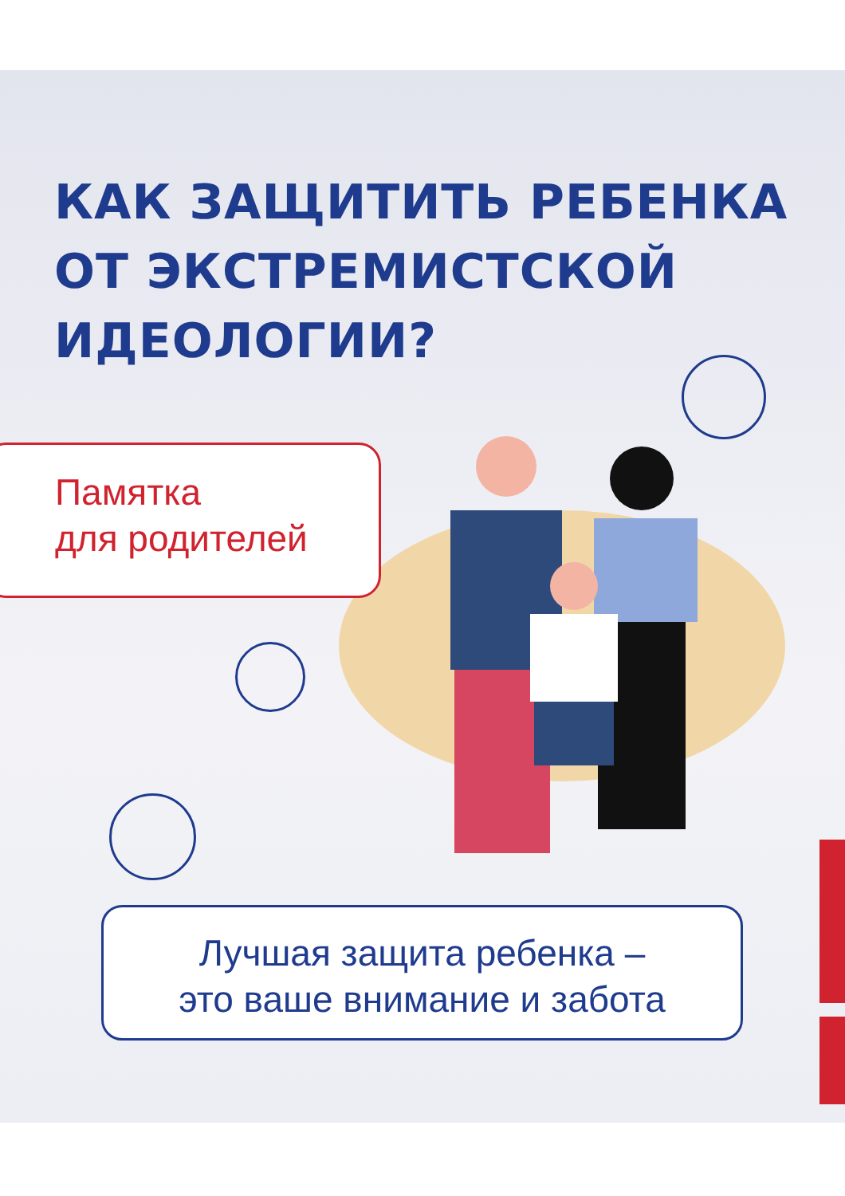КАК ЗАЩИТИТЬ РЕБЕНКА
ОТ ЭКСТРЕМИСТСКОЙ
ИДЕОЛОГИИ?
Памятка
для родителей
Лучшая защита ребенка –
это ваше внимание и забота